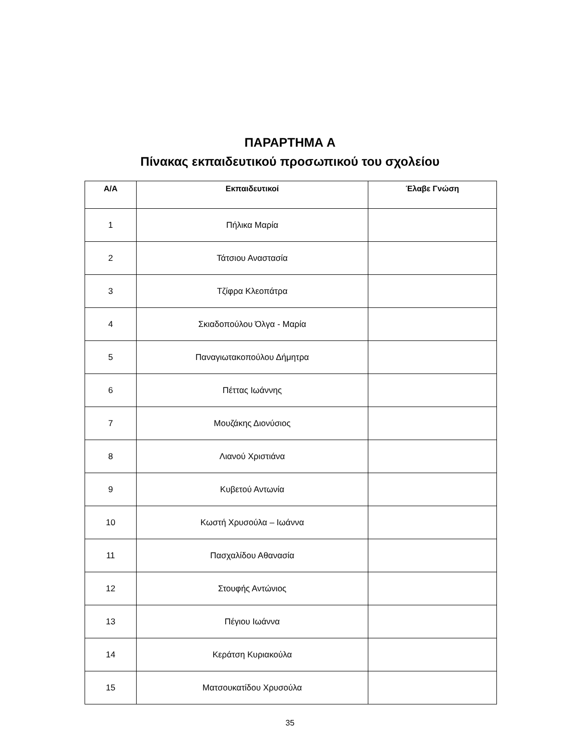ΠΑΡΑΡΤΗΜΑ Α
Πίνακας εκπαιδευτικού προσωπικού του σχολείου
| Α/Α | Εκπαιδευτικοί | Έλαβε Γνώση |
| --- | --- | --- |
| 1 | Πήλικα Μαρία | |
| 2 | Τάτσιου Αναστασία | |
| 3 | Τζίφρα Κλεοπάτρα | |
| 4 | Σκιαδοπούλου Όλγα - Μαρία | |
| 5 | Παναγιωτακοπούλου Δήμητρα | |
| 6 | Πέττας Ιωάννης | |
| 7 | Μουζάκης Διονύσιος | |
| 8 | Λιανού Χριστιάνα | |
| 9 | Κυβετού Αντωνία | |
| 10 | Κωστή Χρυσούλα – Ιωάννα | |
| 11 | Πασχαλίδου Αθανασία | |
| 12 | Στουφής Αντώνιος | |
| 13 | Πέγιου Ιωάννα | |
| 14 | Κεράτση Κυριακούλα | |
| 15 | Ματσουκατίδου Χρυσούλα | |
35